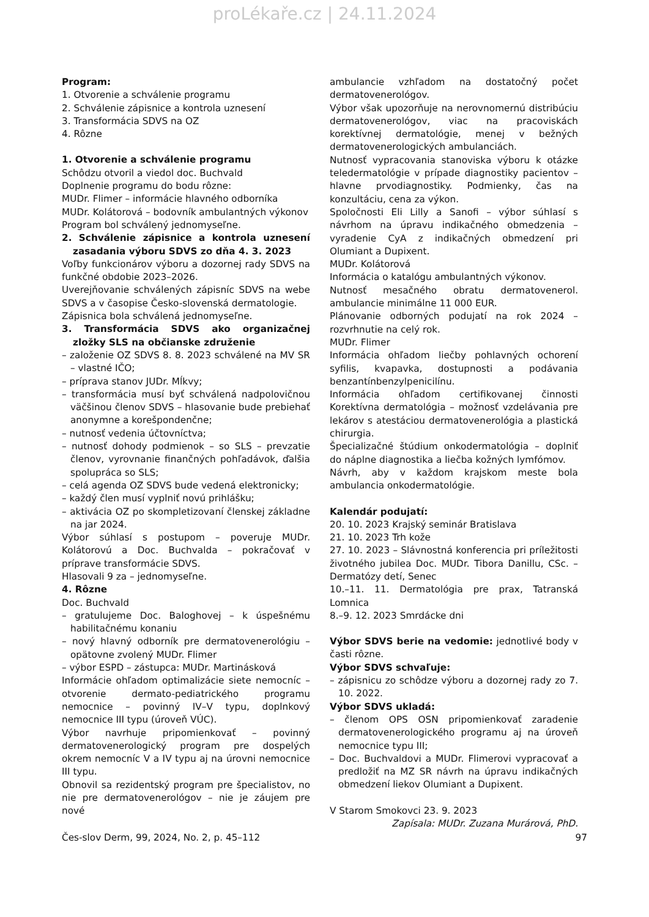proLékaře.cz | 24.11.2024
Program:
1. Otvorenie a schválenie programu
2. Schválenie zápisnice a kontrola uznesení
3. Transformácia SDVS na OZ
4. Rôzne
1. Otvorenie a schválenie programu
Schôdzu otvoril a viedol doc. Buchvald
Doplnenie programu do bodu rôzne:
MUDr. Flimer – informácie hlavného odborníka
MUDr. Kolátorová – bodovník ambulantných výkonov
Program bol schválený jednomyseľne.
2. Schválenie zápisnice a kontrola uznesení zasadania výboru SDVS zo dňa 4. 3. 2023
Voľby funkcionárov výboru a dozornej rady SDVS na funkčné obdobie 2023–2026.
Uverejňovanie schválených zápisníc SDVS na webe SDVS a v časopise Česko-slovenská dermatologie.
Zápisnica bola schválená jednomyseľne.
3. Transformácia SDVS ako organizačnej zložky SLS na občianske združenie
– založenie OZ SDVS 8. 8. 2023 schválené na MV SR – vlastné IČO;
– príprava stanov JUDr. Mĺkvy;
– transformácia musí byť schválená nadpolovičnou väčšinou členov SDVS – hlasovanie bude prebiehať anonymne a korešpondenčne;
– nutnosť vedenia účtovníctva;
– nutnosť dohody podmienok – so SLS – prevzatie členov, vyrovnanie finančných pohľadávok, ďalšia spolupráca so SLS;
– celá agenda OZ SDVS bude vedená elektronicky;
– každý člen musí vyplniť novú prihlášku;
– aktivácia OZ po skompletizovaní členskej základne na jar 2024.
Výbor súhlasí s postupom – poveruje MUDr. Kolátorovú a Doc. Buchvalda – pokračovať v príprave transformácie SDVS.
Hlasovali 9 za – jednomyseľne.
4. Rôzne
Doc. Buchvald
– gratulujeme Doc. Baloghovej – k úspešnému habilitačnému konaniu
– nový hlavný odborník pre dermatovenerológiu – opätovne zvolený MUDr. Flimer
– výbor ESPD – zástupca: MUDr. Martinásková
Informácie ohľadom optimalizácie siete nemocníc – otvorenie dermato-pediatrického programu nemocnice – povinný IV–V typu, doplnkový nemocnice III typu (úroveň VÚC).
Výbor navrhuje pripomienkovať – povinný dermatovenerologický program pre dospelých okrem nemocníc V a IV typu aj na úrovni nemocnice III typu.
Obnovil sa rezidentský program pre špecialistov, no nie pre dermatovenerológov – nie je záujem pre nové
ambulancie vzhľadom na dostatočný počet dermatovenerológov.
Výbor však upozorňuje na nerovnomernú distribúciu dermatovenerológov, viac na pracoviskách korektívnej dermatológie, menej v bežných dermatovenerologických ambulanciách.
Nutnosť vypracovania stanoviska výboru k otázke teledermatológie v prípade diagnostiky pacientov – hlavne prvodiagnostiky. Podmienky, čas na konzultáciu, cena za výkon.
Spoločnosti Eli Lilly a Sanofi – výbor súhlasí s návrhom na úpravu indikačného obmedzenia – vyradenie CyA z indikačných obmedzení pri Olumiant a Dupixent.
MUDr. Kolátorová
Informácia o katalógu ambulantných výkonov.
Nutnosť mesačného obratu dermatovenerol. ambulancie minimálne 11 000 EUR.
Plánovanie odborných podujatí na rok 2024 – rozvrhnutie na celý rok.
MUDr. Flimer
Informácia ohľadom liečby pohlavných ochorení syfilis, kvapavka, dostupnosti a podávania benzantínbenzylpenicilínu.
Informácia ohľadom certifikovanej činnosti Korektívna dermatológia – možnosť vzdelávania pre lekárov s atestáciou dermatovenerológia a plastická chirurgia.
Špecializačné štúdium onkodermatológia – doplniť do náplne diagnostika a liečba kožných lymfómov.
Návrh, aby v každom krajskom meste bola ambulancia onkodermatológie.
Kalendár podujatí:
20. 10. 2023 Krajský seminár Bratislava
21. 10. 2023 Trh kože
27. 10. 2023 – Slávnostná konferencia pri príležitosti životného jubilea Doc. MUDr. Tibora Danillu, CSc. – Dermatózy detí, Senec
10.–11. 11. Dermatológia pre prax, Tatranská Lomnica
8.–9. 12. 2023 Smrdácke dni
Výbor SDVS berie na vedomie: jednotlivé body v časti rôzne.
Výbor SDVS schvaľuje:
– zápisnicu zo schôdze výboru a dozornej rady zo 7. 10. 2022.
Výbor SDVS ukladá:
– členom OPS OSN pripomienkovať zaradenie dermatovenerologického programu aj na úroveň nemocnice typu III;
– Doc. Buchvaldovi a MUDr. Flimerovi vypracovať a predložiť na MZ SR návrh na úpravu indikačných obmedzení liekov Olumiant a Dupixent.
V Starom Smokovci 23. 9. 2023
Zapísala: MUDr. Zuzana Murárová, PhD.
Čes-slov Derm, 99, 2024, No. 2, p. 45–112 97